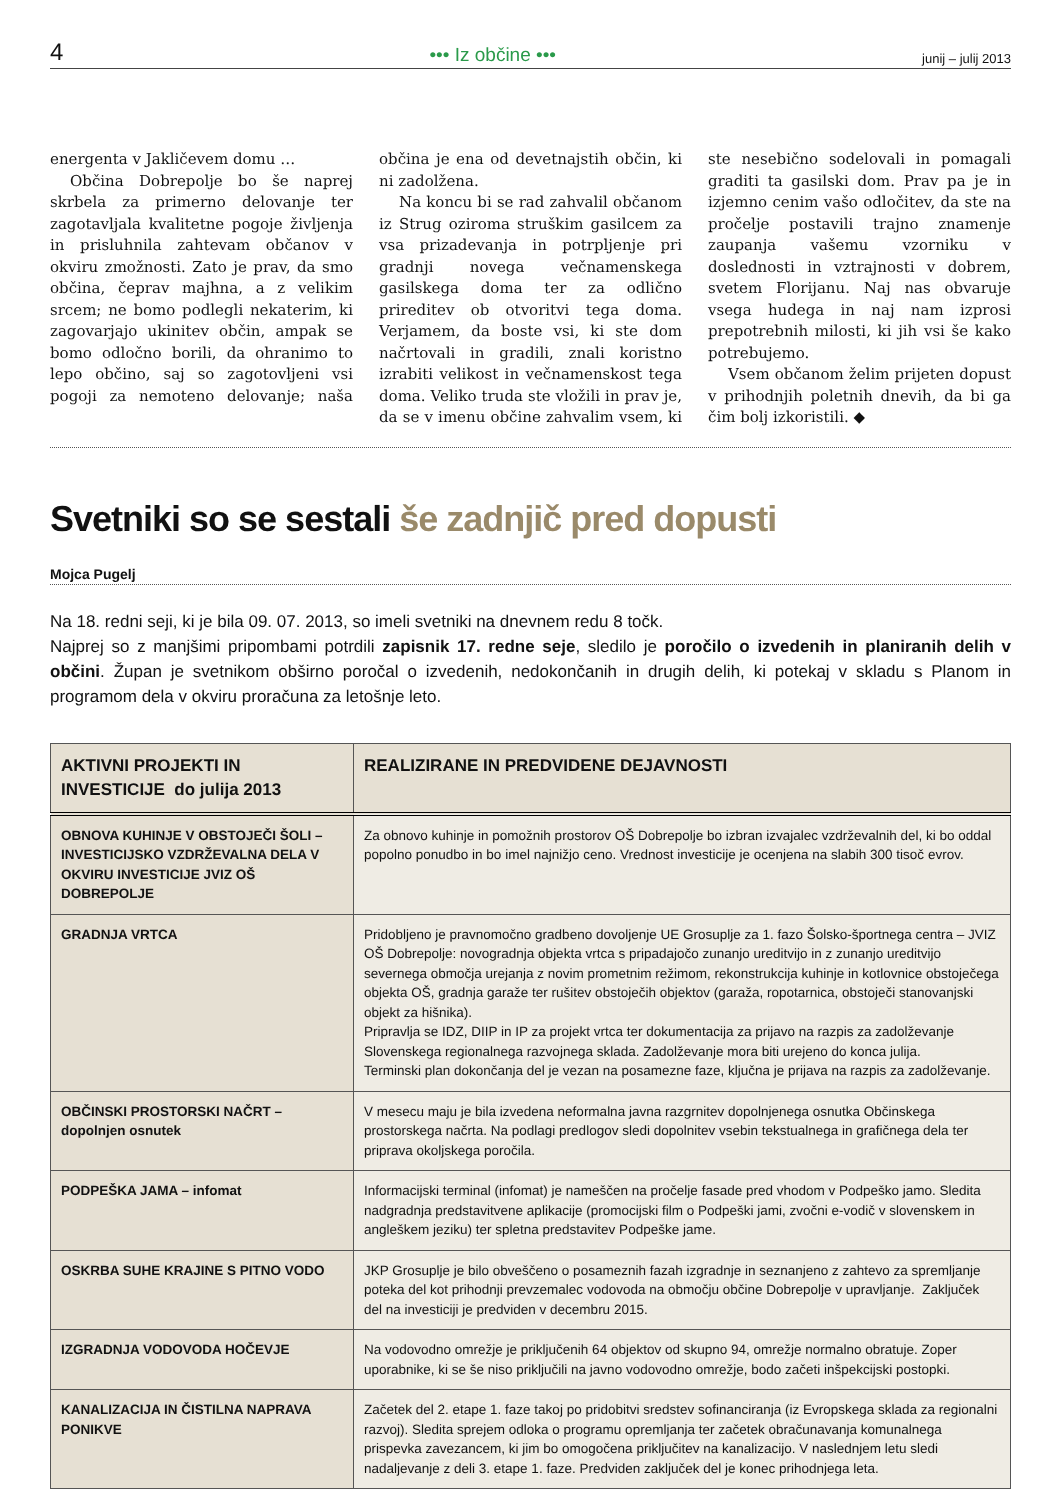4 ••• Iz občine ••• junij – julij 2013
energenta v Jakličevem domu …
Občina Dobrepolje bo še naprej skrbela za primerno delovanje ter zagotavljala kvalitetne pogoje življenja in prisluhnila zahtevam občanov v okviru zmožnosti. Zato je prav, da smo občina, čeprav majhna, a z velikim srcem; ne bomo podlegli nekaterim, ki zagovarjajo ukinitev občin, ampak se bomo odločno borili, da ohranimo to lepo občino, saj so zagotovljeni vsi pogoji za nemoteno delovanje; naša občina je ena od devetnajstih občin, ki ni zadolžena.
Na koncu bi se rad zahvalil občanom iz Strug oziroma struškim gasilcem za vsa prizadevanja in potrpljenje pri gradnji novega večnamenskega gasilskega doma ter za odlično prireditev ob otvoritvi tega doma. Verjamem, da boste vsi, ki ste dom načrtovali in gradili, znali koristno izrabiti velikost in večnamenskost tega doma. Veliko truda ste vložili in prav je, da se v imenu občine zahvalim vsem, ki ste nesebično sodelovali in pomagali graditi ta gasilski dom. Prav pa je in izjemno cenim vašo odločitev, da ste na pročelje postavili trajno znamenje zaupanja vašemu vzorniku v doslednosti in vztrajnosti v dobrem, svetem Florijanu. Naj nas obvaruje vsega hudega in naj nam izprosi prepotrebnih milosti, ki jih vsi še kako potrebujemo.
Vsem občanom želim prijeten dopust v prihodnjih poletnih dnevih, da bi ga čim bolj izkoristili. ◆
Svetniki so se sestali še zadnjič pred dopusti
Mojca Pugelj
Na 18. redni seji, ki je bila 09. 07. 2013, so imeli svetniki na dnevnem redu 8 točk.
Najprej so z manjšimi pripombami potrdili zapisnik 17. redne seje, sledilo je poročilo o izvedenih in planiranih delih v občini. Župan je svetnikom obširno poročal o izvedenih, nedokončanih in drugih delih, ki potekaj v skladu s Planom in programom dela v okviru proračuna za letošnje leto.
| AKTIVNI PROJEKTI IN INVESTICIJE do julija 2013 | REALIZIRANE IN PREDVIDENE DEJAVNOSTI |
| --- | --- |
| OBNOVA KUHINJE V OBSTOJEČI ŠOLI – INVESTICIJSKO VZDRŽEVALNA DELA V OKVIRU INVESTICIJE JVIZ OŠ DOBREPOLJE | Za obnovo kuhinje in pomožnih prostorov OŠ Dobrepolje bo izbran izvajalec vzdrževalnih del, ki bo oddal popolno ponudbo in bo imel najnižjo ceno. Vrednost investicije je ocenjena na slabih 300 tisoč evrov. |
| GRADNJA VRTCA | Pridobljeno je pravnomočno gradbeno dovoljenje UE Grosuplje za 1. fazo Šolsko-športnega centra – JVIZ OŠ Dobrepolje: novogradnja objekta vrtca s pripadajočo zunanjo ureditvijo in z zunanjo ureditvijo severnega območja urejanja z novim prometnim režimom, rekonstrukcija kuhinje in kotlovnice obstoječega objekta OŠ, gradnja garaže ter rušitev obstoječih objektov (garaža, ropotarnica, obstoječi stanovanjski objekt za hišnika). Pripravlja se IDZ, DIIP in IP za projekt vrtca ter dokumentacija za prijavo na razpis za zadolževanje Slovenskega regionalnega razvojnega sklada. Zadolževanje mora biti urejeno do konca julija. Terminski plan dokončanja del je vezan na posamezne faze, ključna je prijava na razpis za zadolževanje. |
| OBČINSKI PROSTORSKI NAČRT – dopolnjen osnutek | V mesecu maju je bila izvedena neformalna javna razgrnitev dopolnjenega osnutka Občinskega prostorskega načrta. Na podlagi predlogov sledi dopolnitev vsebin tekstualnega in grafičnega dela ter priprava okoljskega poročila. |
| PODPEŠKA JAMA – infomat | Informacijski terminal (infomat) je nameščen na pročelje fasade pred vhodom v Podpeško jamo. Sledita nadgradnja predstavitvene aplikacije (promocijski film o Podpeški jami, zvočni e-vodič v slovenskem in angleškem jeziku) ter spletna predstavitev Podpeške jame. |
| OSKRBA SUHE KRAJINE S PITNO VODO | JKP Grosuplje je bilo obveščeno o posameznih fazah izgradnje in seznanjeno z zahtevo za spremljanje poteka del kot prihodnji prevzemalec vodovoda na območju občine Dobrepolje v upravljanje. Zaključek del na investiciji je predviden v decembru 2015. |
| IZGRADNJA VODOVODA HOČEVJE | Na vodovodno omrežje je priključenih 64 objektov od skupno 94, omrežje normalno obratuje. Zoper uporabnike, ki se še niso priključili na javno vodovodno omrežje, bodo začeti inšpekcijski postopki. |
| KANALIZACIJA IN ČISTILNA NAPRAVA PONIKVE | Začetek del 2. etape 1. faze takoj po pridobitvi sredstev sofinanciranja (iz Evropskega sklada za regionalni razvoj). Sledita sprejem odloka o programu opremljanja ter začetek obračunavanja komunalnega prispevka zavezancem, ki jim bo omogočena priključitev na kanalizacijo. V naslednjem letu sledi nadaljevanje z deli 3. etape 1. faze. Predviden zaključek del je konec prihodnjega leta. |